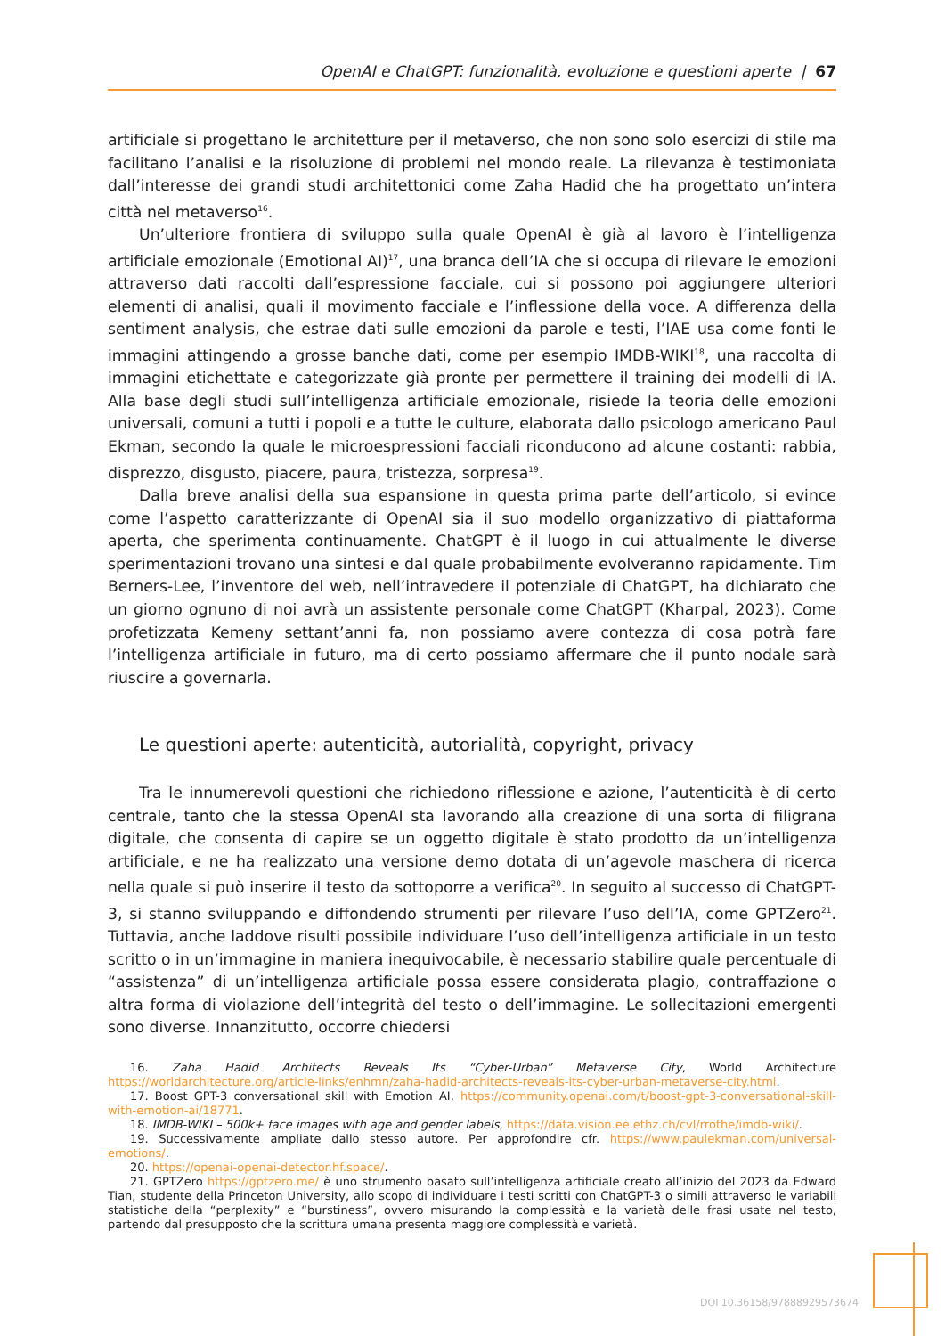OpenAI e ChatGPT: funzionalità, evoluzione e questioni aperte | 67
artificiale si progettano le architetture per il metaverso, che non sono solo esercizi di stile ma facilitano l’analisi e la risoluzione di problemi nel mondo reale. La rilevanza è testimoniata dall’interesse dei grandi studi architettonici come Zaha Hadid che ha progettato un’intera città nel metaverso<sup>16</sup>.
Un’ulteriore frontiera di sviluppo sulla quale OpenAI è già al lavoro è l’intelligenza artificiale emozionale (Emotional AI)<sup>17</sup>, una branca dell’IA che si occupa di rilevare le emozioni attraverso dati raccolti dall’espressione facciale, cui si possono poi aggiungere ulteriori elementi di analisi, quali il movimento facciale e l’inflessione della voce. A differenza della sentiment analysis, che estrae dati sulle emozioni da parole e testi, l’IAE usa come fonti le immagini attingendo a grosse banche dati, come per esempio IMDB-WIKI<sup>18</sup>, una raccolta di immagini etichettate e categorizzate già pronte per permettere il training dei modelli di IA. Alla base degli studi sull’intelligenza artificiale emozionale, risiede la teoria delle emozioni universali, comuni a tutti i popoli e a tutte le culture, elaborata dallo psicologo americano Paul Ekman, secondo la quale le microespressioni facciali riconducono ad alcune costanti: rabbia, disprezzo, disgusto, piacere, paura, tristezza, sorpresa<sup>19</sup>.
Dalla breve analisi della sua espansione in questa prima parte dell’articolo, si evince come l’aspetto caratterizzante di OpenAI sia il suo modello organizzativo di piattaforma aperta, che sperimenta continuamente. ChatGPT è il luogo in cui attualmente le diverse sperimentazioni trovano una sintesi e dal quale probabilmente evolveranno rapidamente. Tim Berners-Lee, l’inventore del web, nell’intravedere il potenziale di ChatGPT, ha dichiarato che un giorno ognuno di noi avrà un assistente personale come ChatGPT (Kharpal, 2023). Come profetizzata Kemeny settant’anni fa, non possiamo avere contezza di cosa potrà fare l’intelligenza artificiale in futuro, ma di certo possiamo affermare che il punto nodale sarà riuscire a governarla.
Le questioni aperte: autenticità, autorialità, copyright, privacy
Tra le innumerevoli questioni che richiedono riflessione e azione, l’autenticità è di certo centrale, tanto che la stessa OpenAI sta lavorando alla creazione di una sorta di filigrana digitale, che consenta di capire se un oggetto digitale è stato prodotto da un’intelligenza artificiale, e ne ha realizzato una versione demo dotata di un’agevole maschera di ricerca nella quale si può inserire il testo da sottoporre a verifica<sup>20</sup>. In seguito al successo di ChatGPT-3, si stanno sviluppando e diffondendo strumenti per rilevare l’uso dell’IA, come GPTZero<sup>21</sup>. Tuttavia, anche laddove risulti possibile individuare l’uso dell’intelligenza artificiale in un testo scritto o in un’immagine in maniera inequivocabile, è necessario stabilire quale percentuale di “assistenza” di un’intelligenza artificiale possa essere considerata plagio, contraffazione o altra forma di violazione dell’integrità del testo o dell’immagine. Le sollecitazioni emergenti sono diverse. Innanzitutto, occorre chiedersi
16. Zaha Hadid Architects Reveals Its “Cyber-Urban” Metaverse City, World Architecture https://worldarchitecture.org/article-links/enhmn/zaha-hadid-architects-reveals-its-cyber-urban-metaverse-city.html.
17. Boost GPT-3 conversational skill with Emotion AI, https://community.openai.com/t/boost-gpt-3-conversational-skill-with-emotion-ai/18771.
18. IMDB-WIKI – 500k+ face images with age and gender labels, https://data.vision.ee.ethz.ch/cvl/rrothe/imdb-wiki/.
19. Successivamente ampliate dallo stesso autore. Per approfondire cfr. https://www.paulekman.com/universal-emotions/.
20. https://openai-openai-detector.hf.space/.
21. GPTZero https://gptzero.me/ è uno strumento basato sull’intelligenza artificiale creato all’inizio del 2023 da Edward Tian, studente della Princeton University, allo scopo di individuare i testi scritti con ChatGPT-3 o simili attraverso le variabili statistiche della “perplexity” e “burstiness”, ovvero misurando la complessità e la varietà delle frasi usate nel testo, partendo dal presupposto che la scrittura umana presenta maggiore complessità e varietà.
DOI 10.36158/97888929573674